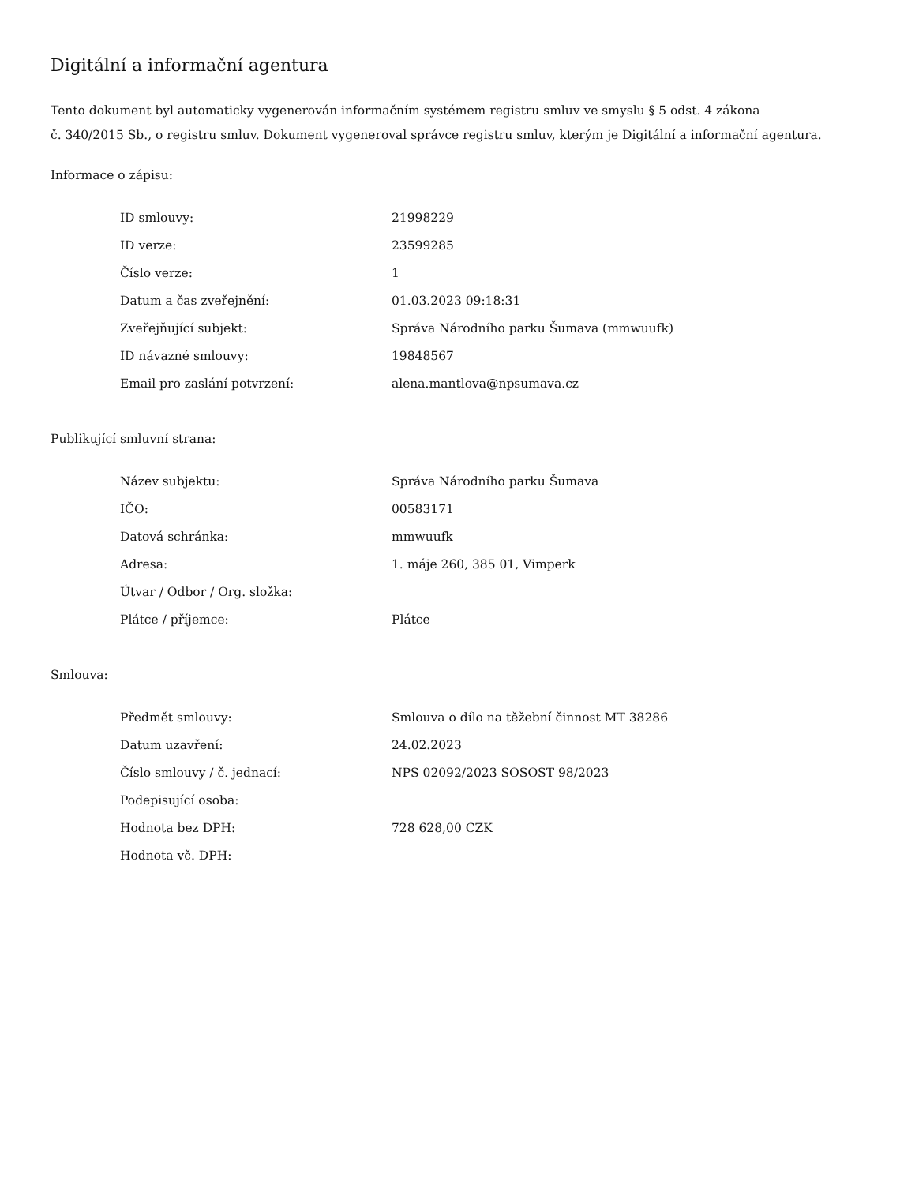Digitální a informační agentura
Tento dokument byl automaticky vygenerován informačním systémem registru smluv ve smyslu § 5 odst. 4 zákona
č. 340/2015 Sb., o registru smluv. Dokument vygeneroval správce registru smluv, kterým je Digitální a informační agentura.
Informace o zápisu:
| ID smlouvy: | 21998229 |
| ID verze: | 23599285 |
| Číslo verze: | 1 |
| Datum a čas zveřejnění: | 01.03.2023 09:18:31 |
| Zveřejňující subjekt: | Správa Národního parku Šumava (mmwuufk) |
| ID návazné smlouvy: | 19848567 |
| Email pro zaslání potvrzení: | alena.mantlova@npsumava.cz |
Publikující smluvní strana:
| Název subjektu: | Správa Národního parku Šumava |
| IČO: | 00583171 |
| Datová schránka: | mmwuufk |
| Adresa: | 1. máje 260, 385 01, Vimperk |
| Útvar / Odbor / Org. složka: | |
| Plátce / příjemce: | Plátce |
Smlouva:
| Předmět smlouvy: | Smlouva o dílo na těžební činnost MT 38286 |
| Datum uzavření: | 24.02.2023 |
| Číslo smlouvy / č. jednací: | NPS 02092/2023 SOSOST 98/2023 |
| Podepisující osoba: | |
| Hodnota bez DPH: | 728 628,00 CZK |
| Hodnota vč. DPH: | |